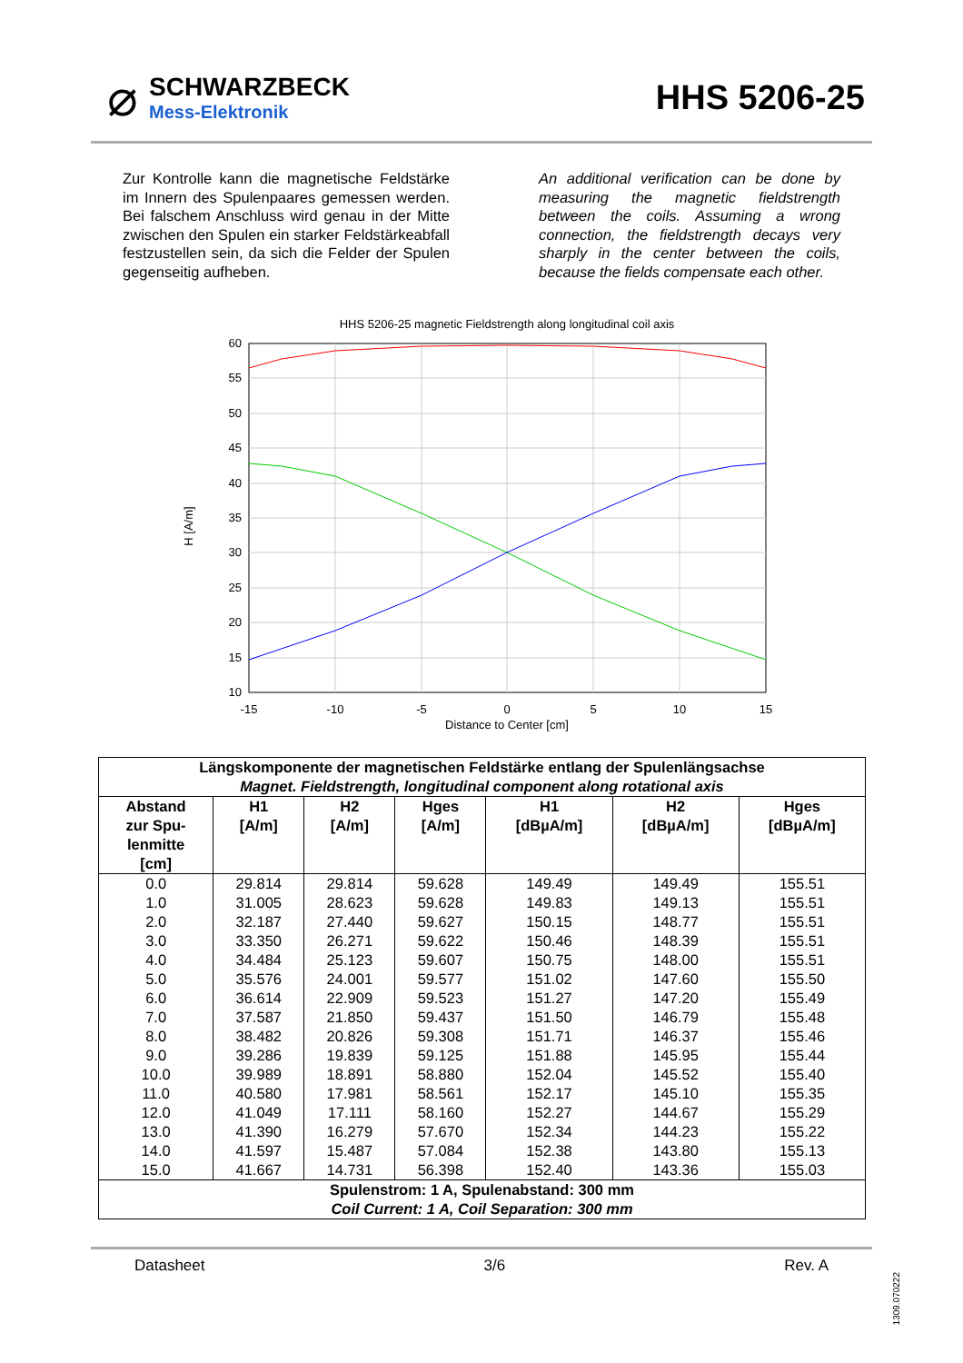⌀
SCHWARZBECK
Mess-Elektronik
HHS 5206-25
Zur Kontrolle kann die magnetische Feldstärke im Innern des Spulenpaares gemessen werden. Bei falschem Anschluss wird genau in der Mitte zwischen den Spulen ein starker Feldstärkeabfall festzustellen sein, da sich die Felder der Spulen gegenseitig aufheben.
An additional verification can be done by measuring the magnetic fieldstrength between the coils. Assuming a wrong connection, the fieldstrength decays very sharply in the center between the coils, because the fields compensate each other.
HHS 5206-25 magnetic Fieldstrength along longitudinal coil axis
60
55
50
45
40
35
30
25
20
15
10
-15
-10
-5
0
5
10
15
Distance to Center [cm]
H [A/m]
| Längskomponente der magnetischen Feldstärke entlang der Spulenlängsachse Magnet. Fieldstrength, longitudinal component along rotational axis | | | | | | |
| --- | --- | --- | --- | --- | --- | --- |
| Abstand zur Spu- lenmitte [cm] | H1 [A/m] | H2 [A/m] | Hges [A/m] | H1 [dBµA/m] | H2 [dBµA/m] | Hges [dBµA/m] |
| 0.0 | 29.814 | 29.814 | 59.628 | 149.49 | 149.49 | 155.51 |
| 1.0 | 31.005 | 28.623 | 59.628 | 149.83 | 149.13 | 155.51 |
| 2.0 | 32.187 | 27.440 | 59.627 | 150.15 | 148.77 | 155.51 |
| 3.0 | 33.350 | 26.271 | 59.622 | 150.46 | 148.39 | 155.51 |
| 4.0 | 34.484 | 25.123 | 59.607 | 150.75 | 148.00 | 155.51 |
| 5.0 | 35.576 | 24.001 | 59.577 | 151.02 | 147.60 | 155.50 |
| 6.0 | 36.614 | 22.909 | 59.523 | 151.27 | 147.20 | 155.49 |
| 7.0 | 37.587 | 21.850 | 59.437 | 151.50 | 146.79 | 155.48 |
| 8.0 | 38.482 | 20.826 | 59.308 | 151.71 | 146.37 | 155.46 |
| 9.0 | 39.286 | 19.839 | 59.125 | 151.88 | 145.95 | 155.44 |
| 10.0 | 39.989 | 18.891 | 58.880 | 152.04 | 145.52 | 155.40 |
| 11.0 | 40.580 | 17.981 | 58.561 | 152.17 | 145.10 | 155.35 |
| 12.0 | 41.049 | 17.111 | 58.160 | 152.27 | 144.67 | 155.29 |
| 13.0 | 41.390 | 16.279 | 57.670 | 152.34 | 144.23 | 155.22 |
| 14.0 | 41.597 | 15.487 | 57.084 | 152.38 | 143.80 | 155.13 |
| 15.0 | 41.667 | 14.731 | 56.398 | 152.40 | 143.36 | 155.03 |
| Spulenstrom: 1 A, Spulenabstand: 300 mm Coil Current: 1 A, Coil Separation: 300 mm | | | | | | |
Datasheet 3/6 Rev. A
1309.070222